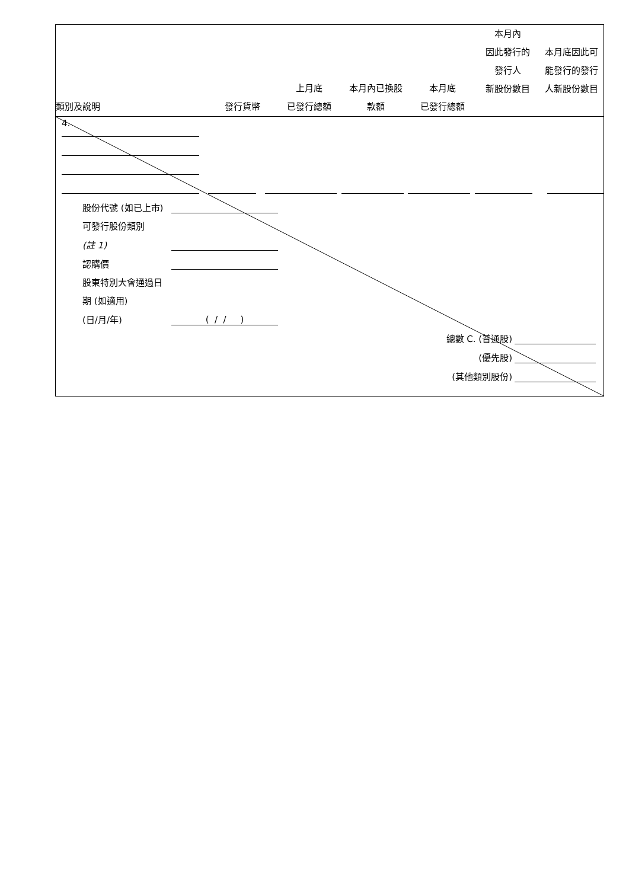| 類別及說明 | 發行貨幣 | 上月底 已發行總額 | 本月內已換股 款額 | 本月底 已發行總額 | 本月內 因此發行的 發行人 新股份數目 | 本月底因此可 能發行的發行 人新股份數目 |
| --- | --- | --- | --- | --- | --- | --- |
| | 4. | | | | | | | | | | | | |
| 股份代號 (如已上市) | |
| 可發行股份類別 | |
| (註 1) | |
| 認購價 | |
| 股東特別大會通過日 | |
| 期 (如適用) | |
| (日/月/年) | ( / / ) |
| 總數 C. (普通股) | | |
| (優先股) | | |
| (其他類別股份) | | |